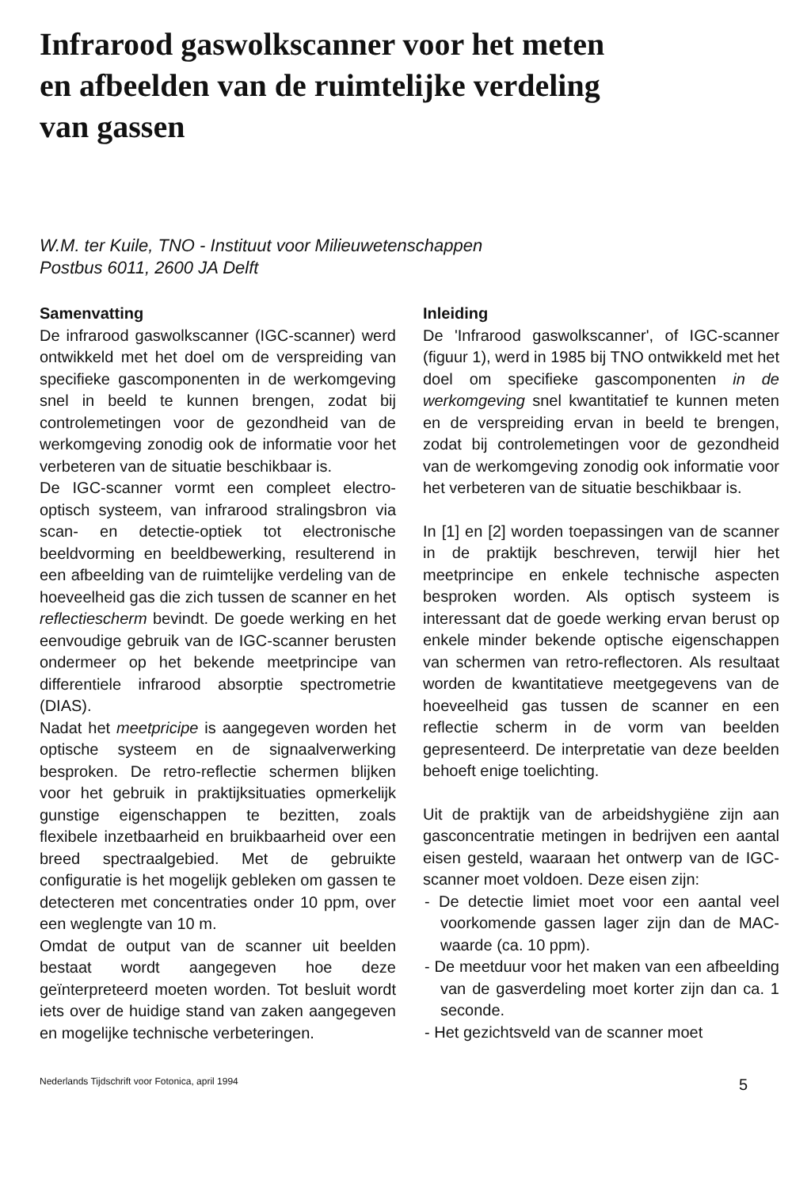Infrarood gaswolkscanner voor het meten
en afbeelden van de ruimtelijke verdeling
van gassen
W.M. ter Kuile, TNO - Instituut voor Milieuwetenschappen
Postbus 6011, 2600 JA Delft
Samenvatting
De infrarood gaswolkscanner (IGC-scanner) werd ontwikkeld met het doel om de verspreiding van specifieke gascomponenten in de werkomgeving snel in beeld te kunnen brengen, zodat bij controlemetingen voor de gezondheid van de werkomgeving zonodig ook de informatie voor het verbeteren van de situatie beschikbaar is.
De IGC-scanner vormt een compleet electro-optisch systeem, van infrarood stralingsbron via scan- en detectie-optiek tot electronische beeldvorming en beeldbewerking, resulterend in een afbeelding van de ruimtelijke verdeling van de hoeveelheid gas die zich tussen de scanner en het reflectiescherm bevindt. De goede werking en het eenvoudige gebruik van de IGC-scanner berusten ondermeer op het bekende meetprincipe van differentiele infrarood absorptie spectrometrie (DIAS).
Nadat het meetpricipe is aangegeven worden het optische systeem en de signaalverwerking besproken. De retro-reflectie schermen blijken voor het gebruik in praktijksituaties opmerkelijk gunstige eigenschappen te bezitten, zoals flexibele inzetbaarheid en bruikbaarheid over een breed spectraalgebied. Met de gebruikte configuratie is het mogelijk gebleken om gassen te detecteren met concentraties onder 10 ppm, over een weglengte van 10 m.
Omdat de output van de scanner uit beelden bestaat wordt aangegeven hoe deze geïnterpreteerd moeten worden. Tot besluit wordt iets over de huidige stand van zaken aangegeven en mogelijke technische verbeteringen.
Inleiding
De 'Infrarood gaswolkscanner', of IGC-scanner (figuur 1), werd in 1985 bij TNO ontwikkeld met het doel om specifieke gascomponenten in de werkomgeving snel kwantitatief te kunnen meten en de verspreiding ervan in beeld te brengen, zodat bij controlemetingen voor de gezondheid van de werkomgeving zonodig ook informatie voor het verbeteren van de situatie beschikbaar is.
In [1] en [2] worden toepassingen van de scanner in de praktijk beschreven, terwijl hier het meetprincipe en enkele technische aspecten besproken worden. Als optisch systeem is interessant dat de goede werking ervan berust op enkele minder bekende optische eigenschappen van schermen van retro-reflectoren. Als resultaat worden de kwantitatieve meetgegevens van de hoeveelheid gas tussen de scanner en een reflectie scherm in de vorm van beelden gepresenteerd. De interpretatie van deze beelden behoeft enige toelichting.
Uit de praktijk van de arbeidshygiëne zijn aan gasconcentratie metingen in bedrijven een aantal eisen gesteld, waaraan het ontwerp van de IGC-scanner moet voldoen. Deze eisen zijn:
- De detectie limiet moet voor een aantal veel voorkomende gassen lager zijn dan de MAC-waarde (ca. 10 ppm).
- De meetduur voor het maken van een afbeelding van de gasverdeling moet korter zijn dan ca. 1 seconde.
- Het gezichtsveld van de scanner moet
Nederlands Tijdschrift voor Fotonica, april 1994 5